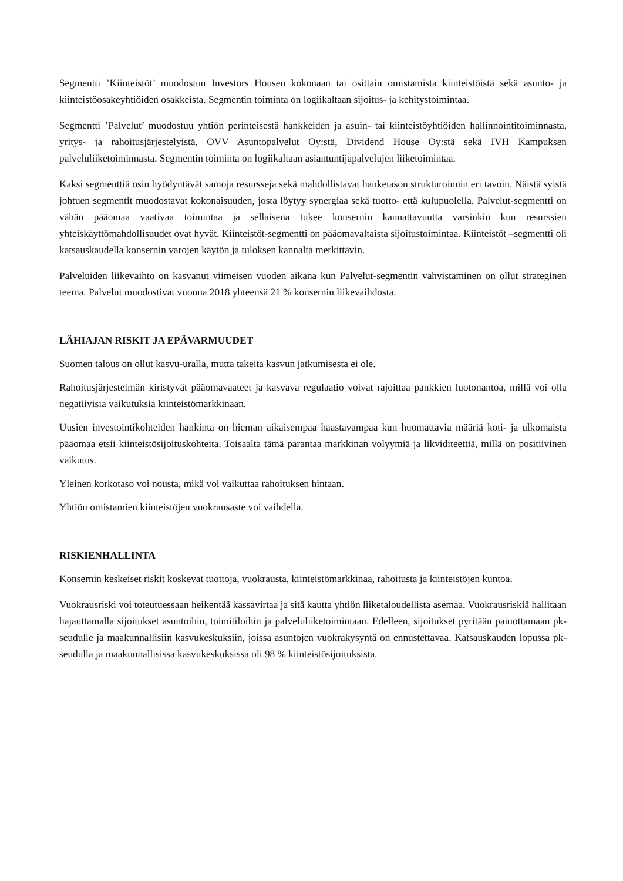Segmentti ’Kiinteistöt’ muodostuu Investors Housen kokonaan tai osittain omistamista kiinteistöistä sekä asunto- ja kiinteistöosakeyhtiöiden osakkeista. Segmentin toiminta on logiikaltaan sijoitus- ja kehitystoimintaa.
Segmentti ’Palvelut’ muodostuu yhtiön perinteisestä hankkeiden ja asuin- tai kiinteistöyhtiöiden hallinnointitoiminnasta, yritys- ja rahoitusjärjestelyistä, OVV Asuntopalvelut Oy:stä, Dividend House Oy:stä sekä IVH Kampuksen palveluliiketoiminnasta. Segmentin toiminta on logiikaltaan asiantuntijapalvelujen liiketoimintaa.
Kaksi segmenttiä osin hyödyntävät samoja resursseja sekä mahdollistavat hanketason strukturoinnin eri tavoin. Näistä syistä johtuen segmentit muodostavat kokonaisuuden, josta löytyy synergiaa sekä tuotto- että kulupuolella. Palvelut-segmentti on vähän pääomaa vaativaa toimintaa ja sellaisena tukee konsernin kannattavuutta varsinkin kun resurssien yhteiskäyttömahdollisuudet ovat hyvät. Kiinteistöt-segmentti on pääomavaltaista sijoitustoimintaa. Kiinteistöt –segmentti oli katsauskaudella konsernin varojen käytön ja tuloksen kannalta merkittävin.
Palveluiden liikevaihto on kasvanut viimeisen vuoden aikana kun Palvelut-segmentin vahvistaminen on ollut strateginen teema. Palvelut muodostivat vuonna 2018 yhteensä 21 % konsernin liikevaihdosta.
LÄHIAJAN RISKIT JA EPÄVARMUUDET
Suomen talous on ollut kasvu-uralla, mutta takeita kasvun jatkumisesta ei ole.
Rahoitusjärjestelmän kiristyvät pääomavaateet ja kasvava regulaatio voivat rajoittaa pankkien luotonantoa, millä voi olla negatiivisia vaikutuksia kiinteistömarkkinaan.
Uusien investointikohteiden hankinta on hieman aikaisempaa haastavampaa kun huomattavia määriä koti- ja ulkomaista pääomaa etsii kiinteistösijoituskohteita. Toisaalta tämä parantaa markkinan volyymiä ja likviditeettiä, millä on positiivinen vaikutus.
Yleinen korkotaso voi nousta, mikä voi vaikuttaa rahoituksen hintaan.
Yhtiön omistamien kiinteistöjen vuokrausaste voi vaihdella.
RISKIENHALLINTA
Konsernin keskeiset riskit koskevat tuottoja, vuokrausta, kiinteistömarkkinaa, rahoitusta ja kiinteistöjen kuntoa.
Vuokrausriski voi toteutuessaan heikentää kassavirtaa ja sitä kautta yhtiön liiketaloudellista asemaa. Vuokrausriskiä hallitaan hajauttamalla sijoitukset asuntoihin, toimitiloihin ja palveluliiketoimintaan. Edelleen, sijoitukset pyritään painottamaan pk-seudulle ja maakunnallisiin kasvukeskuksiin, joissa asuntojen vuokrakysyntä on ennustettavaa. Katsauskauden lopussa pk-seudulla ja maakunnallisissa kasvukeskuksissa oli 98 % kiinteistösijoituksista.